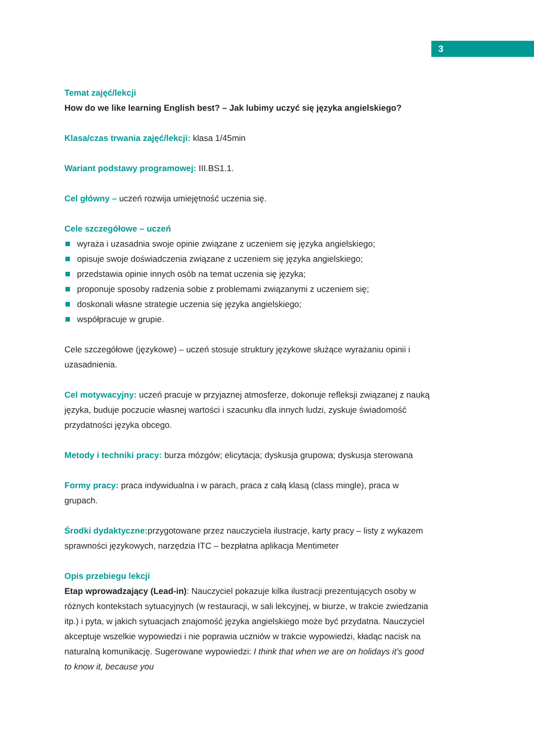3
Temat zajęć/lekcji
How do we like learning English best? – Jak lubimy uczyć się języka angielskiego?
Klasa/czas trwania zajęć/lekcji: klasa 1/45min
Wariant podstawy programowej: III.BS1.1.
Cel główny – uczeń rozwija umiejętność uczenia się.
Cele szczegółowe – uczeń
wyraża i uzasadnia swoje opinie związane z uczeniem się języka angielskiego;
opisuje swoje doświadczenia związane z uczeniem się języka angielskiego;
przedstawia opinie innych osób na temat uczenia się języka;
proponuje sposoby radzenia sobie z problemami związanymi z uczeniem się;
doskonali własne strategie uczenia się języka angielskiego;
współpracuje w grupie.
Cele szczegółowe (językowe) – uczeń stosuje struktury językowe służące wyrażaniu opinii i uzasadnienia.
Cel motywacyjny: uczeń pracuje w przyjaznej atmosferze, dokonuje refleksji związanej z nauką języka, buduje poczucie własnej wartości i szacunku dla innych ludzi, zyskuje świadomość przydatności języka obcego.
Metody i techniki pracy: burza mózgów; elicytacja; dyskusja grupowa; dyskusja sterowana
Formy pracy: praca indywidualna i w parach, praca z całą klasą (class mingle), praca w grupach.
Środki dydaktyczne: przygotowane przez nauczyciela ilustracje, karty pracy – listy z wykazem sprawności językowych, narzędzia ITC – bezpłatna aplikacja Mentimeter
Opis przebiegu lekcji
Etap wprowadzający (Lead-in): Nauczyciel pokazuje kilka ilustracji prezentujących osoby w różnych kontekstach sytuacyjnych (w restauracji, w sali lekcyjnej, w biurze, w trakcie zwiedzania itp.) i pyta, w jakich sytuacjach znajomość języka angielskiego może być przydatna. Nauczyciel akceptuje wszelkie wypowiedzi i nie poprawia uczniów w trakcie wypowiedzi, kładąc nacisk na naturalną komunikację. Sugerowane wypowiedzi: I think that when we are on holidays it’s good to know it, because you